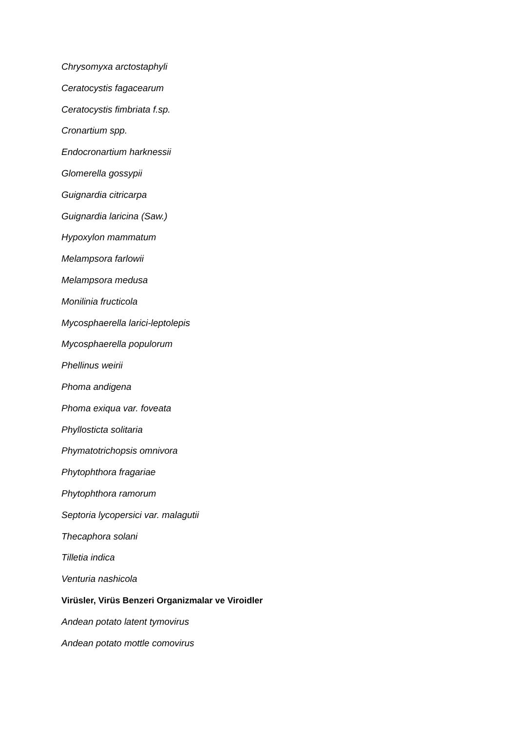Chrysomyxa arctostaphyli
Ceratocystis fagacearum
Ceratocystis fimbriata f.sp.
Cronartium spp.
Endocronartium harknessii
Glomerella gossypii
Guignardia citricarpa
Guignardia laricina (Saw.)
Hypoxylon mammatum
Melampsora farlowii
Melampsora medusa
Monilinia fructicola
Mycosphaerella larici-leptolepis
Mycosphaerella populorum
Phellinus weirii
Phoma andigena
Phoma exiqua var. foveata
Phyllosticta solitaria
Phymatotrichopsis omnivora
Phytophthora fragariae
Phytophthora ramorum
Septoria lycopersici var. malagutii
Thecaphora solani
Tilletia indica
Venturia nashicola
Virüsler, Virüs Benzeri Organizmalar ve Viroidler
Andean potato latent tymovirus
Andean potato mottle comovirus